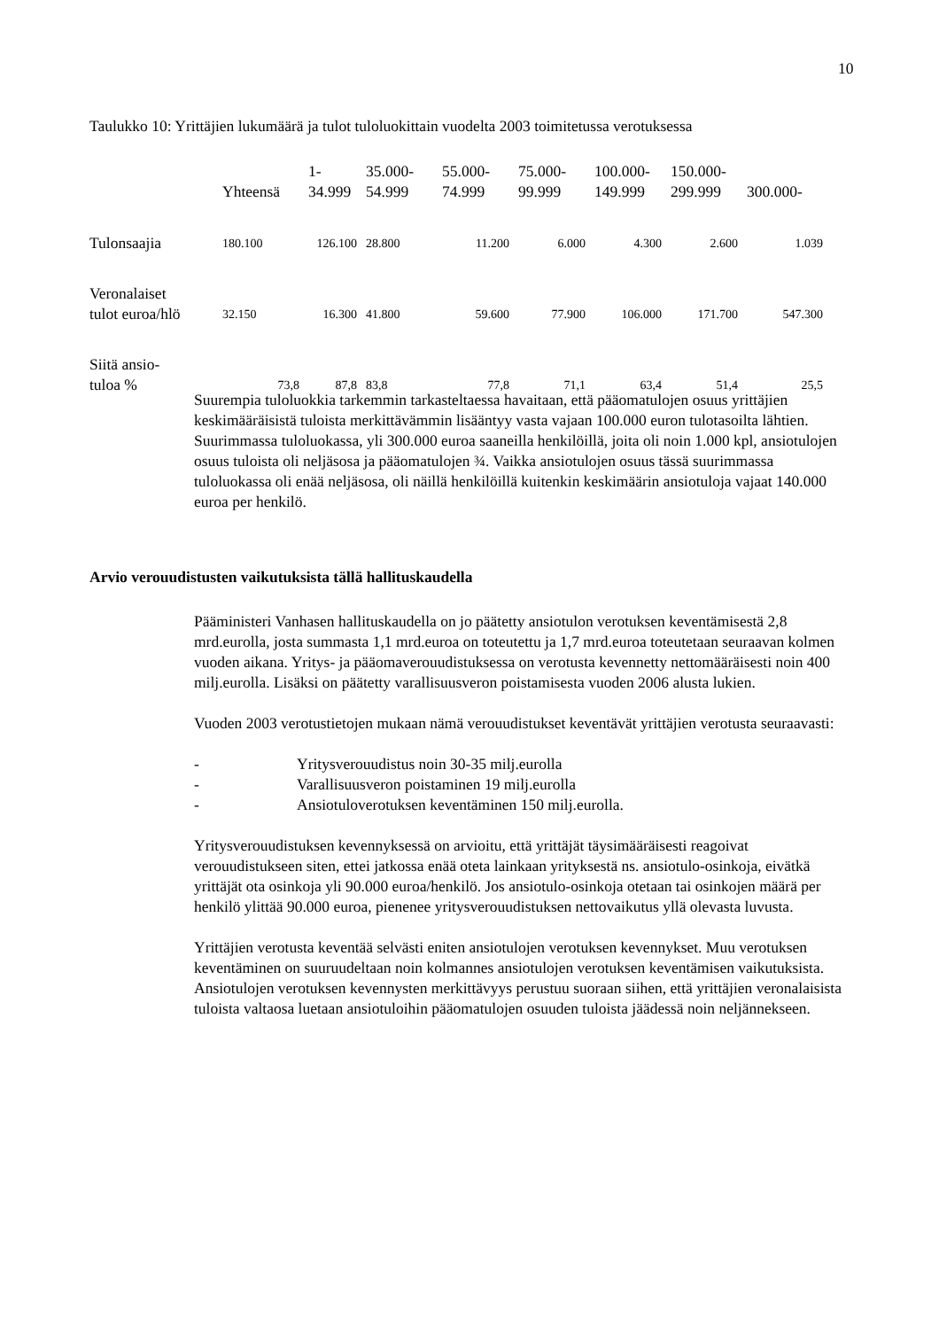10
Taulukko 10: Yrittäjien lukumäärä ja tulot tuloluokittain vuodelta 2003 toimitetussa verotuksessa
| | Yhteensä | 1- 34.999 | 35.000- 54.999 | 55.000- 74.999 | 75.000- 99.999 | 100.000- 149.999 | 150.000- 299.999 | 300.000- |
| --- | --- | --- | --- | --- | --- | --- | --- | --- |
| Tulonsaajia | 180.100 | 126.100 | 28.800 | 11.200 | 6.000 | 4.300 | 2.600 | 1.039 |
| Veronalaiset tulot euroa/hlö | 32.150 | 16.300 | 41.800 | 59.600 | 77.900 | 106.000 | 171.700 | 547.300 |
| Siitä ansio- tuloa % | 73,8 | 87,8 | 83,8 | 77,8 | 71,1 | 63,4 | 51,4 | 25,5 |
Suurempia tuloluokkia tarkemmin tarkasteltaessa havaitaan, että pääomatulojen osuus yrittäjien keskimääräisistä tuloista merkittävämmin lisääntyy vasta vajaan 100.000 euron tulotasoilta lähtien. Suurimmassa tuloluokassa, yli 300.000 euroa saaneilla henkilöillä, joita oli noin 1.000 kpl, ansiotulojen osuus tuloista oli neljäsosa ja pääomatulojen ¾. Vaikka ansiotulojen osuus tässä suurimmassa tuloluokassa oli enää neljäsosa, oli näillä henkilöillä kuitenkin keskimäärin ansiotuloja vajaat 140.000 euroa per henkilö.
Arvio verouudistusten vaikutuksista tällä hallituskaudella
Pääministeri Vanhasen hallituskaudella on jo päätetty ansiotulon verotuksen keventämisestä 2,8 mrd.eurolla, josta summasta 1,1 mrd.euroa on toteutettu ja 1,7 mrd.euroa toteutetaan seuraavan kolmen vuoden aikana. Yritys- ja pääomaverouudistuksessa on verotusta kevennetty nettomääräisesti noin 400 milj.eurolla. Lisäksi on päätetty varallisuusveron poistamisesta vuoden 2006 alusta lukien.
Vuoden 2003 verotustietojen mukaan nämä verouudistukset keventävät yrittäjien verotusta seuraavasti:
- Yritysverouudistus noin 30-35 milj.eurolla
- Varallisuusveron poistaminen 19 milj.eurolla
- Ansiotuloverotuksen keventäminen 150 milj.eurolla.
Yritysverouudistuksen kevennyksessä on arvioitu, että yrittäjät täysimääräisesti reagoivat verouudistukseen siten, ettei jatkossa enää oteta lainkaan yrityksestä ns. ansiotulo-osinkoja, eivätkä yrittäjät ota osinkoja yli 90.000 euroa/henkilö. Jos ansiotulo-osinkoja otetaan tai osinkojen määrä per henkilö ylittää 90.000 euroa, pienenee yritysverouudistuksen nettovaikutus yllä olevasta luvusta.
Yrittäjien verotusta keventää selvästi eniten ansiotulojen verotuksen kevennykset. Muu verotuksen keventäminen on suuruudeltaan noin kolmannes ansiotulojen verotuksen keventämisen vaikutuksista. Ansiotulojen verotuksen kevennysten merkittävyys perustuu suoraan siihen, että yrittäjien veronalaisista tuloista valtaosa luetaan ansiotuloihin pääomatulojen osuuden tuloista jäädessä noin neljännekseen.